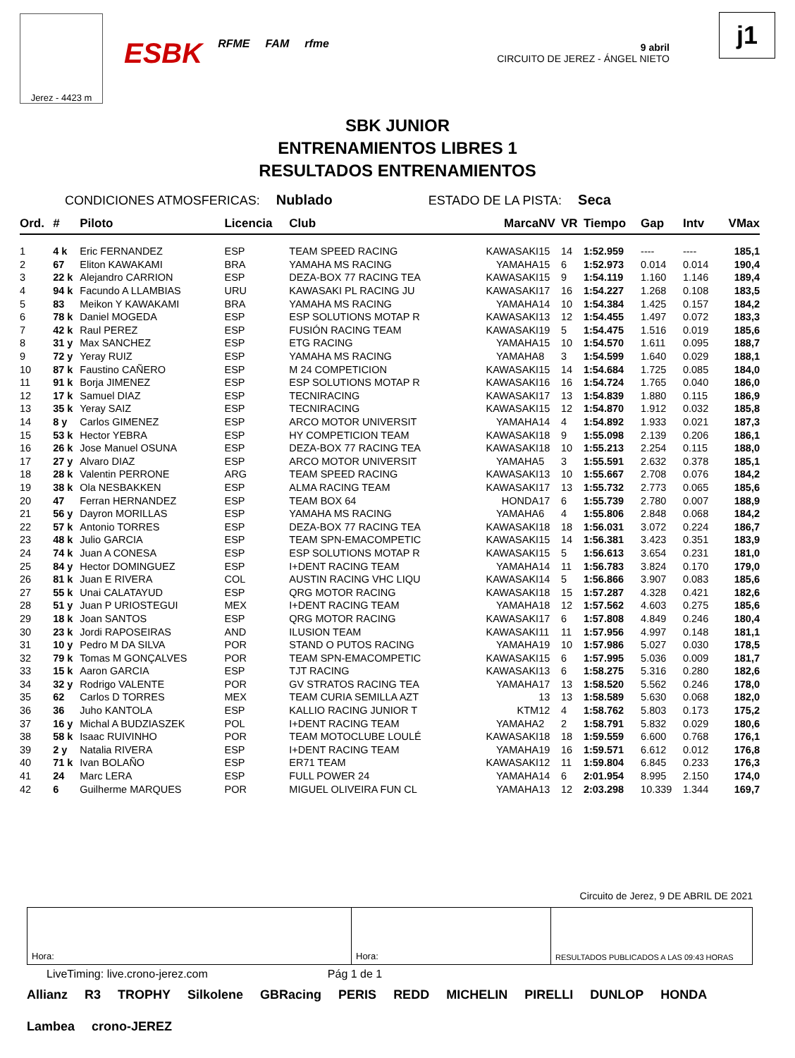Jerez - 4423 m
ESBK RFME FAM rfme
9 abril
CIRCUITO DE JEREZ - ÁNGEL NIETO
j1
SBK JUNIOR
ENTRENAMIENTOS LIBRES 1
RESULTADOS ENTRENAMIENTOS
CONDICIONES ATMOSFERICAS: Nublado ESTADO DE LA PISTA: Seca
| Ord. | # | Piloto | Licencia | Club | Marca | NV | VR | Tiempo | Gap | Intv | VMax |
| --- | --- | --- | --- | --- | --- | --- | --- | --- | --- | --- | --- |
| 1 | 4 k | Eric FERNANDEZ | ESP | TEAM SPEED RACING | KAWASAKI | 15 | 14 | 1:52.959 | ---- | ---- | 185,1 |
| 2 | 67 | Eliton KAWAKAMI | BRA | YAMAHA MS RACING | YAMAHA | 15 | 6 | 1:52.973 | 0.014 | 0.014 | 190,4 |
| 3 | 22 k | Alejandro CARRION | ESP | DEZA-BOX 77 RACING TEA | KAWASAKI | 15 | 9 | 1:54.119 | 1.160 | 1.146 | 189,4 |
| 4 | 94 k | Facundo A LLAMBIAS | URU | KAWASAKI PL RACING JU | KAWASAKI | 17 | 16 | 1:54.227 | 1.268 | 0.108 | 183,5 |
| 5 | 83 | Meikon Y KAWAKAMI | BRA | YAMAHA MS RACING | YAMAHA | 14 | 10 | 1:54.384 | 1.425 | 0.157 | 184,2 |
| 6 | 78 k | Daniel MOGEDA | ESP | ESP SOLUTIONS MOTAP R | KAWASAKI | 13 | 12 | 1:54.455 | 1.497 | 0.072 | 183,3 |
| 7 | 42 k | Raul PEREZ | ESP | FUSIÓN RACING TEAM | KAWASAKI | 19 | 5 | 1:54.475 | 1.516 | 0.019 | 185,6 |
| 8 | 31 y | Max SANCHEZ | ESP | ETG RACING | YAMAHA | 15 | 10 | 1:54.570 | 1.611 | 0.095 | 188,7 |
| 9 | 72 y | Yeray RUIZ | ESP | YAMAHA MS RACING | YAMAHA | 8 | 3 | 1:54.599 | 1.640 | 0.029 | 188,1 |
| 10 | 87 k | Faustino CAÑERO | ESP | M 24 COMPETICION | KAWASAKI | 15 | 14 | 1:54.684 | 1.725 | 0.085 | 184,0 |
| 11 | 91 k | Borja JIMENEZ | ESP | ESP SOLUTIONS MOTAP R | KAWASAKI | 16 | 16 | 1:54.724 | 1.765 | 0.040 | 186,0 |
| 12 | 17 k | Samuel DIAZ | ESP | TECNIRACING | KAWASAKI | 17 | 13 | 1:54.839 | 1.880 | 0.115 | 186,9 |
| 13 | 35 k | Yeray SAIZ | ESP | TECNIRACING | KAWASAKI | 15 | 12 | 1:54.870 | 1.912 | 0.032 | 185,8 |
| 14 | 8 y | Carlos GIMENEZ | ESP | ARCO MOTOR UNIVERSIT | YAMAHA | 14 | 4 | 1:54.892 | 1.933 | 0.021 | 187,3 |
| 15 | 53 k | Hector YEBRA | ESP | HY COMPETICION TEAM | KAWASAKI | 18 | 9 | 1:55.098 | 2.139 | 0.206 | 186,1 |
| 16 | 26 k | Jose Manuel OSUNA | ESP | DEZA-BOX 77 RACING TEA | KAWASAKI | 18 | 10 | 1:55.213 | 2.254 | 0.115 | 188,0 |
| 17 | 27 y | Alvaro DIAZ | ESP | ARCO MOTOR UNIVERSIT | YAMAHA | 5 | 3 | 1:55.591 | 2.632 | 0.378 | 185,1 |
| 18 | 28 k | Valentin PERRONE | ARG | TEAM SPEED RACING | KAWASAKI | 13 | 10 | 1:55.667 | 2.708 | 0.076 | 184,2 |
| 19 | 38 k | Ola NESBAKKEN | ESP | ALMA RACING TEAM | KAWASAKI | 17 | 13 | 1:55.732 | 2.773 | 0.065 | 185,6 |
| 20 | 47 | Ferran HERNANDEZ | ESP | TEAM BOX 64 | HONDA | 17 | 6 | 1:55.739 | 2.780 | 0.007 | 188,9 |
| 21 | 56 y | Dayron MORILLAS | ESP | YAMAHA MS RACING | YAMAHA | 6 | 4 | 1:55.806 | 2.848 | 0.068 | 184,2 |
| 22 | 57 k | Antonio TORRES | ESP | DEZA-BOX 77 RACING TEA | KAWASAKI | 18 | 18 | 1:56.031 | 3.072 | 0.224 | 186,7 |
| 23 | 48 k | Julio GARCIA | ESP | TEAM SPN-EMACOMPETIC | KAWASAKI | 15 | 14 | 1:56.381 | 3.423 | 0.351 | 183,9 |
| 24 | 74 k | Juan A CONESA | ESP | ESP SOLUTIONS MOTAP R | KAWASAKI | 15 | 5 | 1:56.613 | 3.654 | 0.231 | 181,0 |
| 25 | 84 y | Hector DOMINGUEZ | ESP | I+DENT RACING TEAM | YAMAHA | 14 | 11 | 1:56.783 | 3.824 | 0.170 | 179,0 |
| 26 | 81 k | Juan E RIVERA | COL | AUSTIN RACING VHC LIQU | KAWASAKI | 14 | 5 | 1:56.866 | 3.907 | 0.083 | 185,6 |
| 27 | 55 k | Unai CALATAYUD | ESP | QRG MOTOR RACING | KAWASAKI | 18 | 15 | 1:57.287 | 4.328 | 0.421 | 182,6 |
| 28 | 51 y | Juan P URIOSTEGUI | MEX | I+DENT RACING TEAM | YAMAHA | 18 | 12 | 1:57.562 | 4.603 | 0.275 | 185,6 |
| 29 | 18 k | Joan SANTOS | ESP | QRG MOTOR RACING | KAWASAKI | 17 | 6 | 1:57.808 | 4.849 | 0.246 | 180,4 |
| 30 | 23 k | Jordi RAPOSEIRAS | AND | ILUSION TEAM | KAWASAKI | 11 | 11 | 1:57.956 | 4.997 | 0.148 | 181,1 |
| 31 | 10 y | Pedro M DA SILVA | POR | STAND O PUTOS RACING | YAMAHA | 19 | 10 | 1:57.986 | 5.027 | 0.030 | 178,5 |
| 32 | 79 k | Tomas M GONÇALVES | POR | TEAM SPN-EMACOMPETIC | KAWASAKI | 15 | 6 | 1:57.995 | 5.036 | 0.009 | 181,7 |
| 33 | 15 k | Aaron GARCIA | ESP | TJT RACING | KAWASAKI | 13 | 6 | 1:58.275 | 5.316 | 0.280 | 182,6 |
| 34 | 32 y | Rodrigo VALENTE | POR | GV STRATOS RACING TEA | YAMAHA | 17 | 13 | 1:58.520 | 5.562 | 0.246 | 178,0 |
| 35 | 62 | Carlos D TORRES | MEX | TEAM CURIA SEMILLA AZT | | 13 | 13 | 1:58.589 | 5.630 | 0.068 | 182,0 |
| 36 | 36 | Juho KANTOLA | ESP | KALLIO RACING JUNIOR T | KTM | 12 | 4 | 1:58.762 | 5.803 | 0.173 | 175,2 |
| 37 | 16 y | Michal A BUDZIASZEK | POL | I+DENT RACING TEAM | YAMAHA | 2 | 2 | 1:58.791 | 5.832 | 0.029 | 180,6 |
| 38 | 58 k | Isaac RUIVINHO | POR | TEAM MOTOCLUBE LOULÉ | KAWASAKI | 18 | 18 | 1:59.559 | 6.600 | 0.768 | 176,1 |
| 39 | 2 y | Natalia RIVERA | ESP | I+DENT RACING TEAM | YAMAHA | 19 | 16 | 1:59.571 | 6.612 | 0.012 | 176,8 |
| 40 | 71 k | Ivan BOLAÑO | ESP | ER71 TEAM | KAWASAKI | 12 | 11 | 1:59.804 | 6.845 | 0.233 | 176,3 |
| 41 | 24 | Marc LERA | ESP | FULL POWER 24 | YAMAHA | 14 | 6 | 2:01.954 | 8.995 | 2.150 | 174,0 |
| 42 | 6 | Guilherme MARQUES | POR | MIGUEL OLIVEIRA FUN CL | YAMAHA | 13 | 12 | 2:03.298 | 10.339 | 1.344 | 169,7 |
Circuito de Jerez, 9 DE ABRIL DE 2021
Hora: Hora:
RESULTADOS PUBLICADOS A LAS 09:43 HORAS
LiveTiming: live.crono-jerez.com Pág 1 de 1
Allianz R3 TROPHY Silkolene GBRacing PERIS REDD MICHELIN PIRELLI DUNLOP HONDA Lambea crono-JEREZ